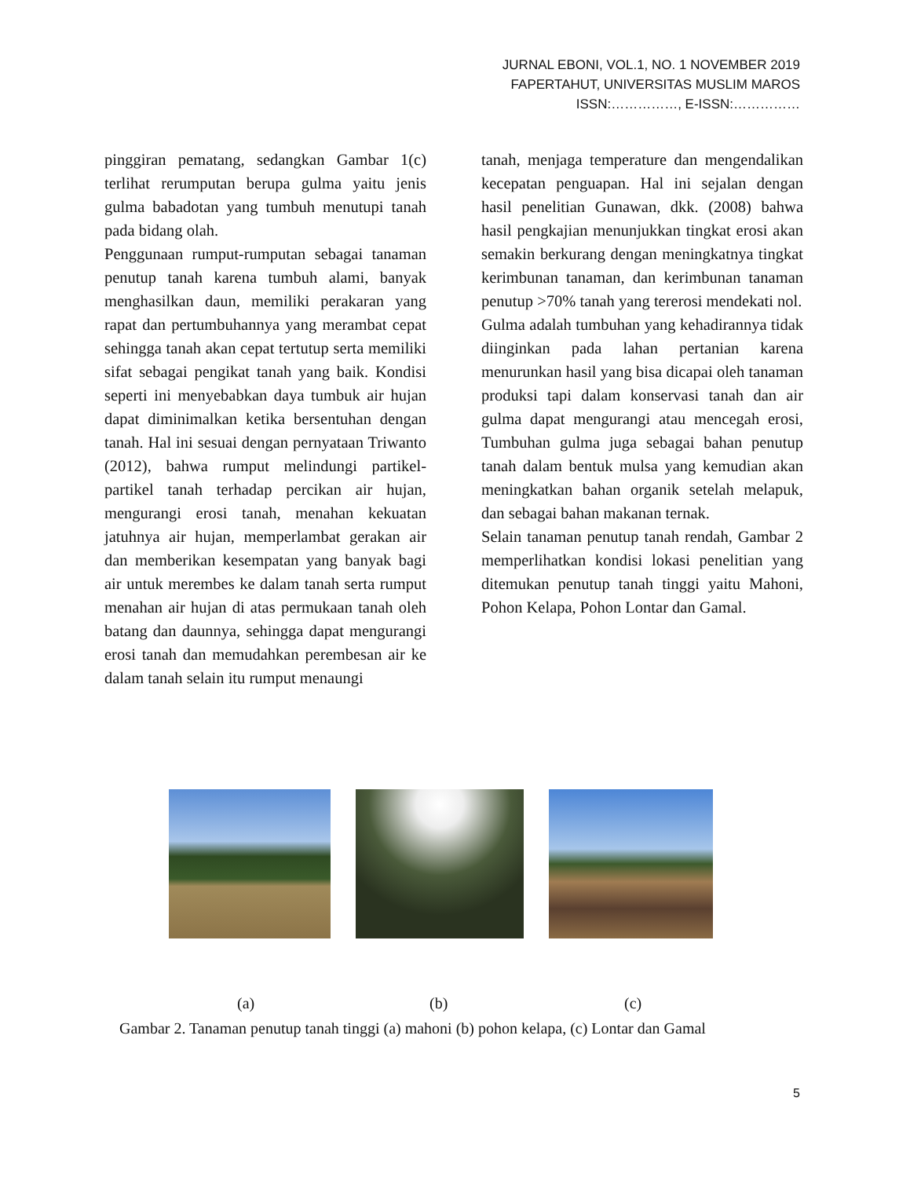JURNAL EBONI, VOL.1, NO. 1 NOVEMBER 2019
FAPERTAHUT, UNIVERSITAS MUSLIM MAROS
ISSN:……………, E-ISSN:……………
pinggiran pematang, sedangkan Gambar 1(c) terlihat rerumputan berupa gulma yaitu jenis gulma babadotan yang tumbuh menutupi tanah pada bidang olah.
Penggunaan rumput-rumputan sebagai tanaman penutup tanah karena tumbuh alami, banyak menghasilkan daun, memiliki perakaran yang rapat dan pertumbuhannya yang merambat cepat sehingga tanah akan cepat tertutup serta memiliki sifat sebagai pengikat tanah yang baik. Kondisi seperti ini menyebabkan daya tumbuk air hujan dapat diminimalkan ketika bersentuhan dengan tanah. Hal ini sesuai dengan pernyataan Triwanto (2012), bahwa rumput melindungi partikel-partikel tanah terhadap percikan air hujan, mengurangi erosi tanah, menahan kekuatan jatuhnya air hujan, memperlambat gerakan air dan memberikan kesempatan yang banyak bagi air untuk merembes ke dalam tanah serta rumput menahan air hujan di atas permukaan tanah oleh batang dan daunnya, sehingga dapat mengurangi erosi tanah dan memudahkan perembesan air ke dalam tanah selain itu rumput menaungi
tanah, menjaga temperature dan mengendalikan kecepatan penguapan. Hal ini sejalan dengan hasil penelitian Gunawan, dkk. (2008) bahwa hasil pengkajian menunjukkan tingkat erosi akan semakin berkurang dengan meningkatnya tingkat kerimbunan tanaman, dan kerimbunan tanaman penutup >70% tanah yang tererosi mendekati nol.
Gulma adalah tumbuhan yang kehadirannya tidak diinginkan pada lahan pertanian karena menurunkan hasil yang bisa dicapai oleh tanaman produksi tapi dalam konservasi tanah dan air gulma dapat mengurangi atau mencegah erosi, Tumbuhan gulma juga sebagai bahan penutup tanah dalam bentuk mulsa yang kemudian akan meningkatkan bahan organik setelah melapuk, dan sebagai bahan makanan ternak.
Selain tanaman penutup tanah rendah, Gambar 2 memperlihatkan kondisi lokasi penelitian yang ditemukan penutup tanah tinggi yaitu Mahoni, Pohon Kelapa, Pohon Lontar dan Gamal.
(a) (b) (c)
Gambar 2. Tanaman penutup tanah tinggi (a) mahoni (b) pohon kelapa, (c) Lontar dan Gamal
5